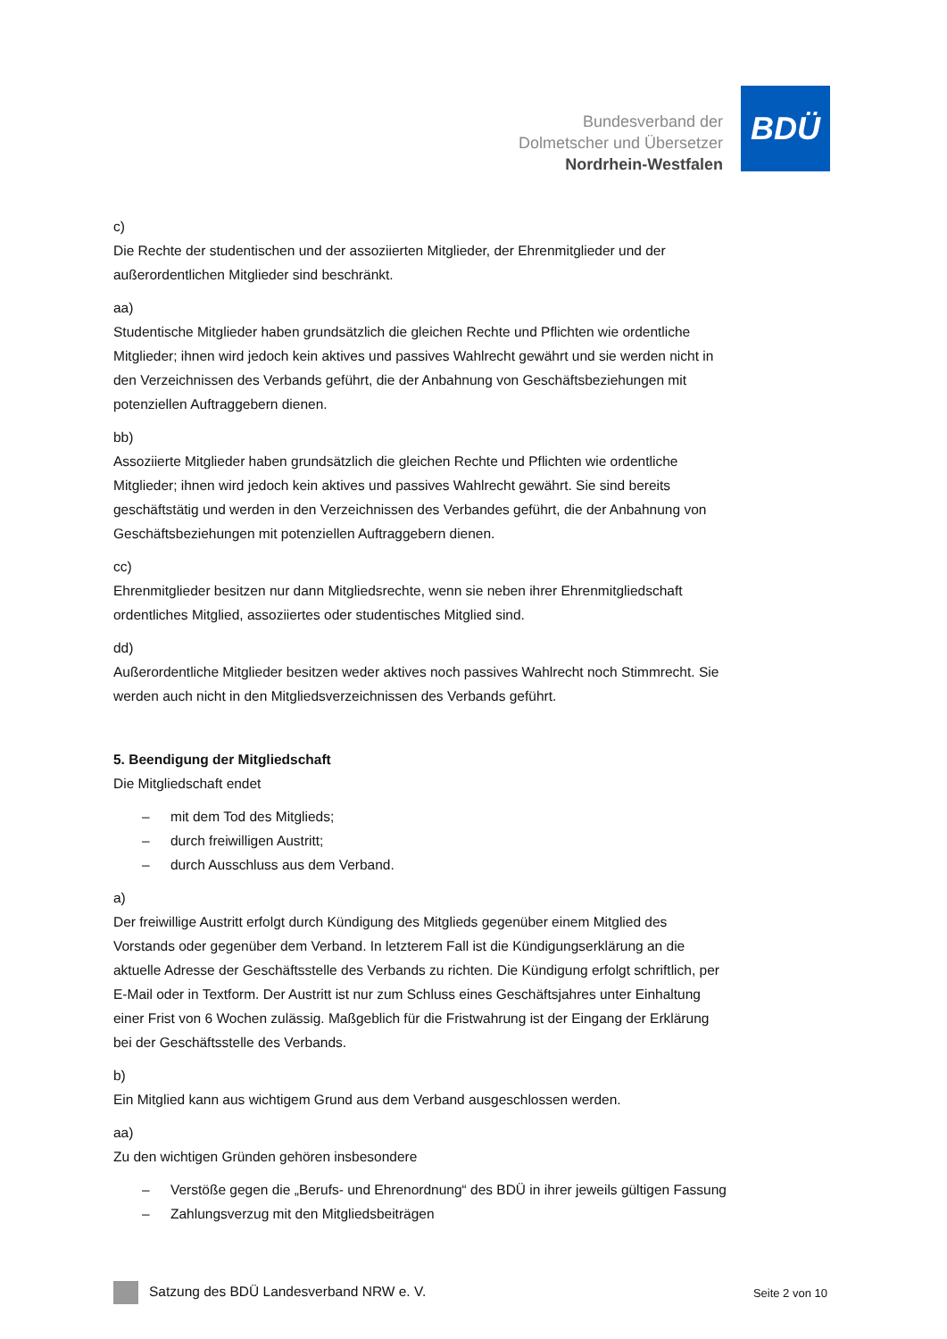Bundesverband der
Dolmetscher und Übersetzer
Nordrhein-Westfalen
BDÜ
c)
Die Rechte der studentischen und der assoziierten Mitglieder, der Ehrenmitglieder und der außerordentlichen Mitglieder sind beschränkt.
aa)
Studentische Mitglieder haben grundsätzlich die gleichen Rechte und Pflichten wie ordentliche Mitglieder; ihnen wird jedoch kein aktives und passives Wahlrecht gewährt und sie werden nicht in den Verzeichnissen des Verbands geführt, die der Anbahnung von Geschäftsbeziehungen mit potenziellen Auftraggebern dienen.
bb)
Assoziierte Mitglieder haben grundsätzlich die gleichen Rechte und Pflichten wie ordentliche Mitglieder; ihnen wird jedoch kein aktives und passives Wahlrecht gewährt. Sie sind bereits geschäftstätig und werden in den Verzeichnissen des Verbandes geführt, die der Anbahnung von Geschäftsbeziehungen mit potenziellen Auftraggebern dienen.
cc)
Ehrenmitglieder besitzen nur dann Mitgliedsrechte, wenn sie neben ihrer Ehrenmitgliedschaft ordentliches Mitglied, assoziiertes oder studentisches Mitglied sind.
dd)
Außerordentliche Mitglieder besitzen weder aktives noch passives Wahlrecht noch Stimmrecht. Sie werden auch nicht in den Mitgliedsverzeichnissen des Verbands geführt.
5. Beendigung der Mitgliedschaft
Die Mitgliedschaft endet
– mit dem Tod des Mitglieds;
– durch freiwilligen Austritt;
– durch Ausschluss aus dem Verband.
a)
Der freiwillige Austritt erfolgt durch Kündigung des Mitglieds gegenüber einem Mitglied des Vorstands oder gegenüber dem Verband. In letzterem Fall ist die Kündigungserklärung an die aktuelle Adresse der Geschäftsstelle des Verbands zu richten. Die Kündigung erfolgt schriftlich, per E-Mail oder in Textform. Der Austritt ist nur zum Schluss eines Geschäftsjahres unter Einhaltung einer Frist von 6 Wochen zulässig. Maßgeblich für die Fristwahrung ist der Eingang der Erklärung bei der Geschäftsstelle des Verbands.
b)
Ein Mitglied kann aus wichtigem Grund aus dem Verband ausgeschlossen werden.
aa)
Zu den wichtigen Gründen gehören insbesondere
– Verstöße gegen die „Berufs- und Ehrenordnung“ des BDÜ in ihrer jeweils gültigen Fassung
– Zahlungsverzug mit den Mitgliedsbeiträgen
Satzung des BDÜ Landesverband NRW e. V. Seite 2 von 10